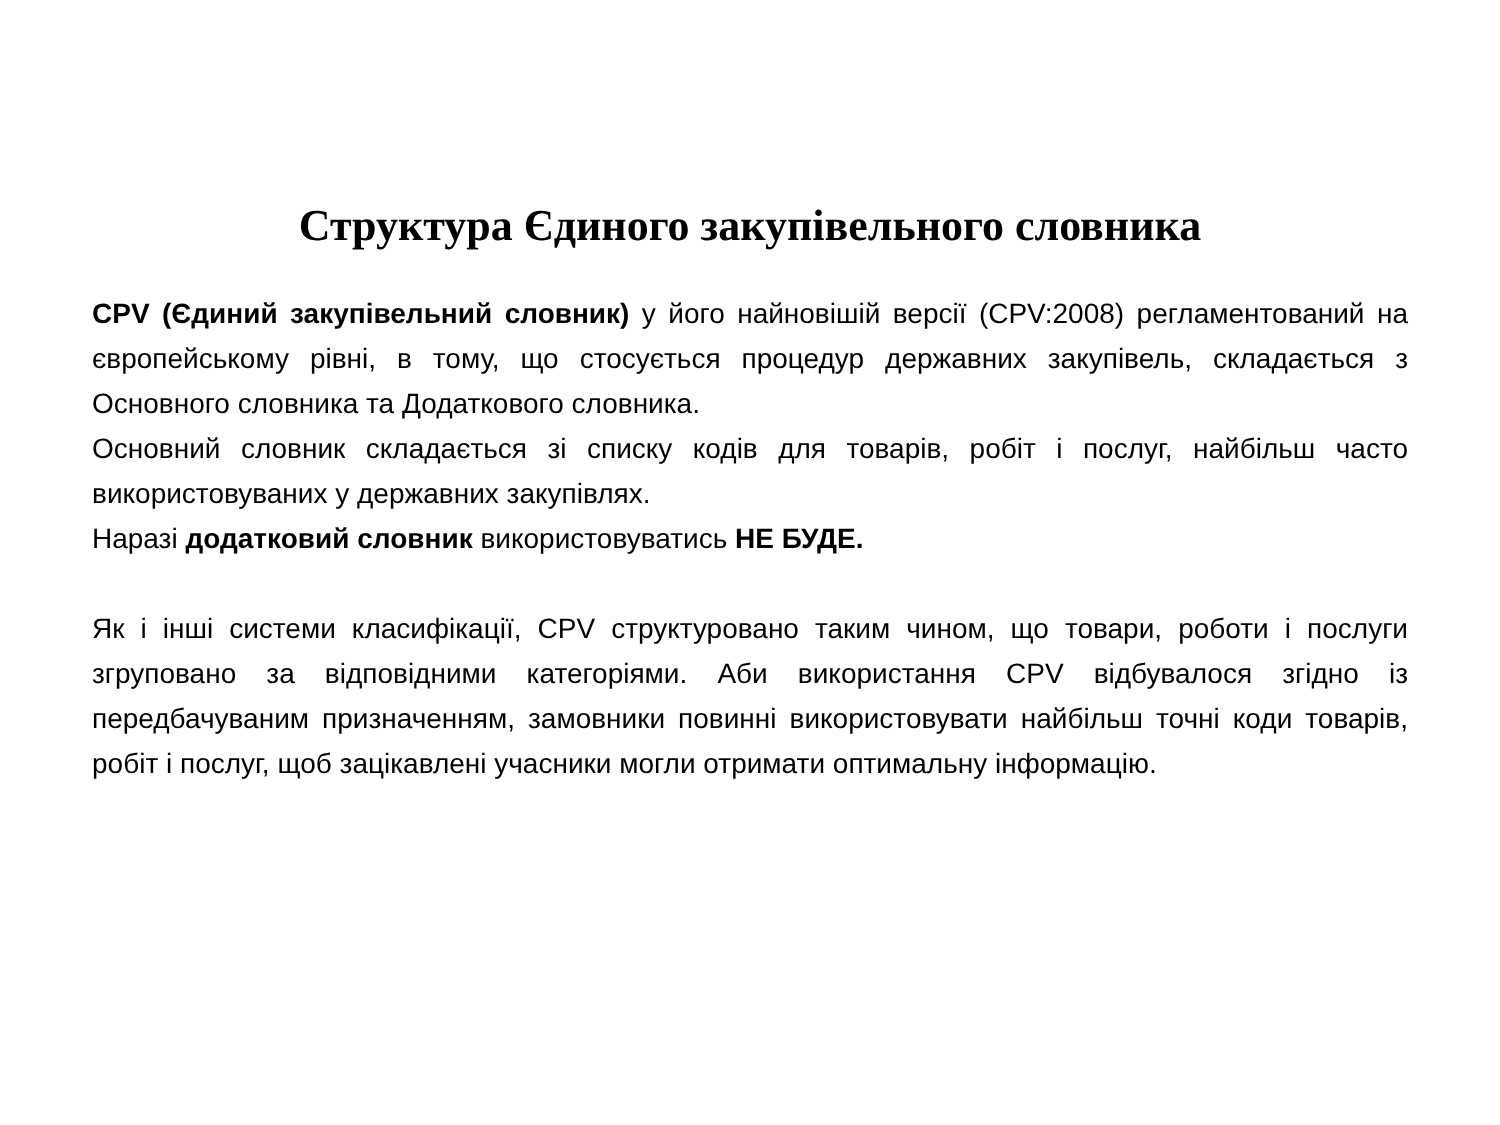Структура Єдиного закупівельного словника
CPV (Єдиний закупівельний словник) у його найновішій версії (CPV:2008) регламентований на європейському рівні, в тому, що стосується процедур державних закупівель, складається з Основного словника та Додаткового словника.
Основний словник складається зі списку кодів для товарів, робіт і послуг, найбільш часто використовуваних у державних закупівлях.
Наразі додатковий словник використовуватись НЕ БУДЕ.
Як і інші системи класифікації, CPV структуровано таким чином, що товари, роботи і послуги згруповано за відповідними категоріями. Аби використання CPV відбувалося згідно із передбачуваним призначенням, замовники повинні використовувати найбільш точні коди товарів, робіт і послуг, щоб зацікавлені учасники могли отримати оптимальну інформацію.